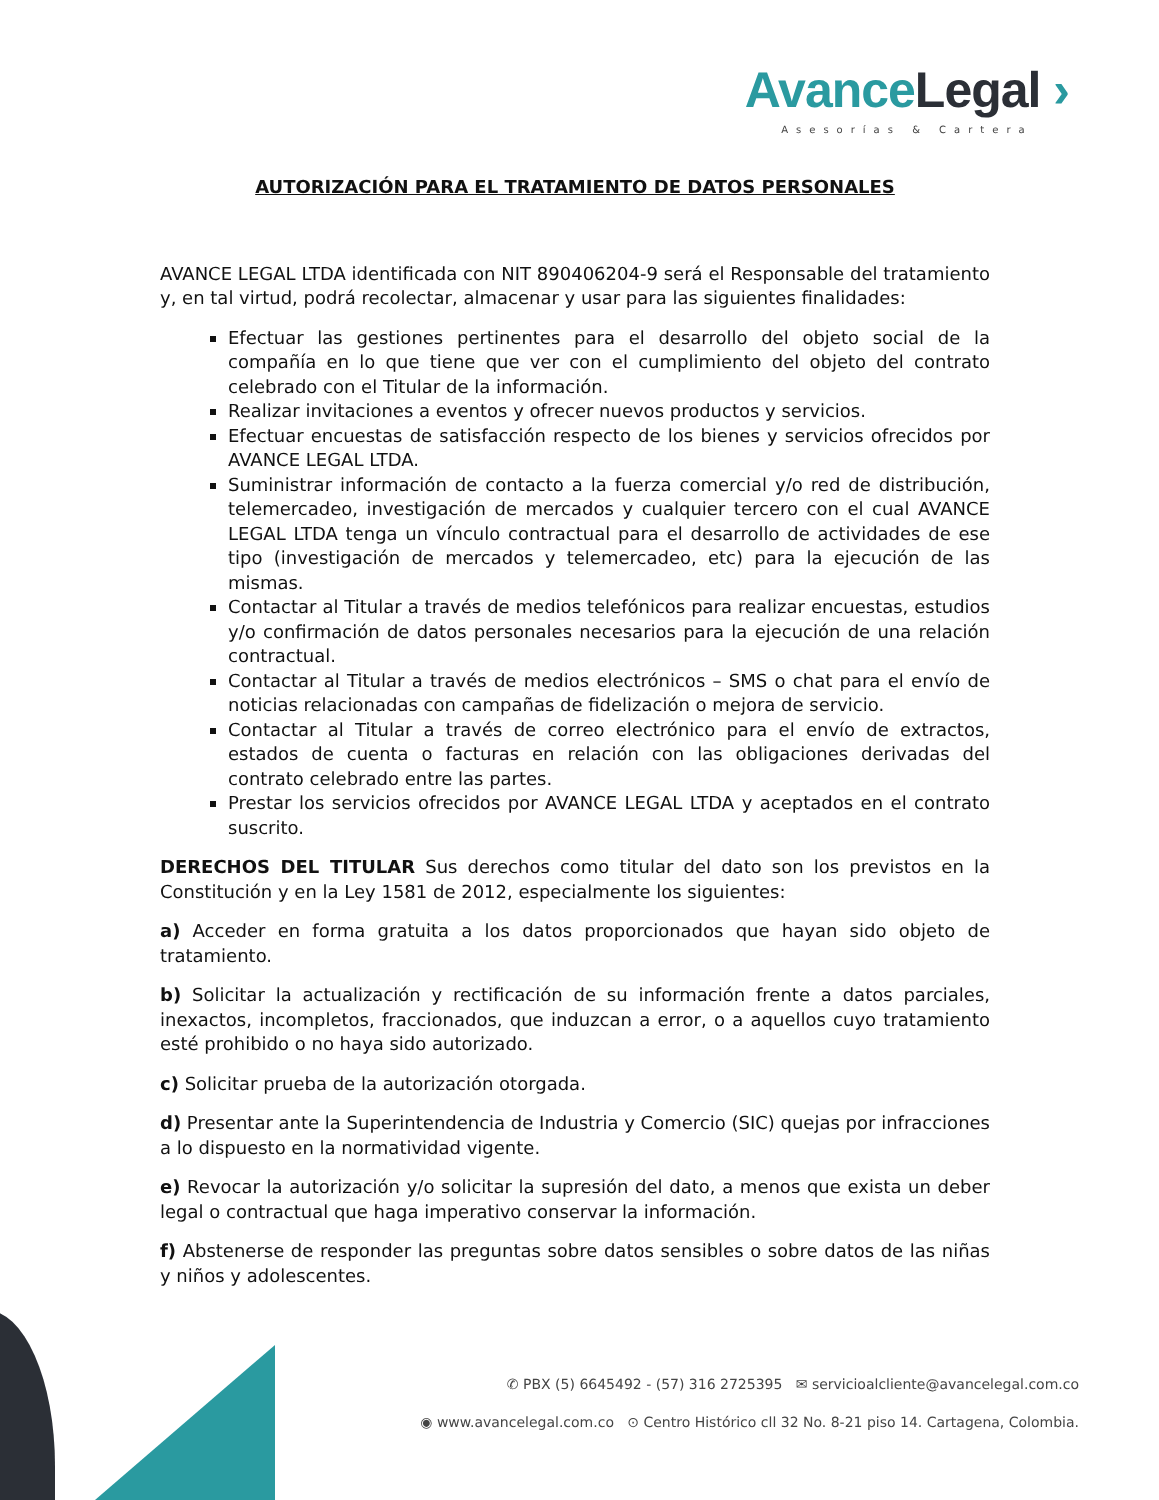AvanceLegal ›
Asesorías & Cartera
AUTORIZACIÓN PARA EL TRATAMIENTO DE DATOS PERSONALES
AVANCE LEGAL LTDA identificada con NIT 890406204-9 será el Responsable del tratamiento y, en tal virtud, podrá recolectar, almacenar y usar para las siguientes finalidades:
Efectuar las gestiones pertinentes para el desarrollo del objeto social de la compañía en lo que tiene que ver con el cumplimiento del objeto del contrato celebrado con el Titular de la información.
Realizar invitaciones a eventos y ofrecer nuevos productos y servicios.
Efectuar encuestas de satisfacción respecto de los bienes y servicios ofrecidos por AVANCE LEGAL LTDA.
Suministrar información de contacto a la fuerza comercial y/o red de distribución, telemercadeo, investigación de mercados y cualquier tercero con el cual AVANCE LEGAL LTDA tenga un vínculo contractual para el desarrollo de actividades de ese tipo (investigación de mercados y telemercadeo, etc) para la ejecución de las mismas.
Contactar al Titular a través de medios telefónicos para realizar encuestas, estudios y/o confirmación de datos personales necesarios para la ejecución de una relación contractual.
Contactar al Titular a través de medios electrónicos – SMS o chat para el envío de noticias relacionadas con campañas de fidelización o mejora de servicio.
Contactar al Titular a través de correo electrónico para el envío de extractos, estados de cuenta o facturas en relación con las obligaciones derivadas del contrato celebrado entre las partes.
Prestar los servicios ofrecidos por AVANCE LEGAL LTDA y aceptados en el contrato suscrito.
DERECHOS DEL TITULAR Sus derechos como titular del dato son los previstos en la Constitución y en la Ley 1581 de 2012, especialmente los siguientes:
a) Acceder en forma gratuita a los datos proporcionados que hayan sido objeto de tratamiento.
b) Solicitar la actualización y rectificación de su información frente a datos parciales, inexactos, incompletos, fraccionados, que induzcan a error, o a aquellos cuyo tratamiento esté prohibido o no haya sido autorizado.
c) Solicitar prueba de la autorización otorgada.
d) Presentar ante la Superintendencia de Industria y Comercio (SIC) quejas por infracciones a lo dispuesto en la normatividad vigente.
e) Revocar la autorización y/o solicitar la supresión del dato, a menos que exista un deber legal o contractual que haga imperativo conservar la información.
f) Abstenerse de responder las preguntas sobre datos sensibles o sobre datos de las niñas y niños y adolescentes.
✆ PBX (5) 6645492 - (57) 316 2725395 ✉ servicioalcliente@avancelegal.com.co
◉ www.avancelegal.com.co ⊙ Centro Histórico cll 32 No. 8-21 piso 14. Cartagena, Colombia.